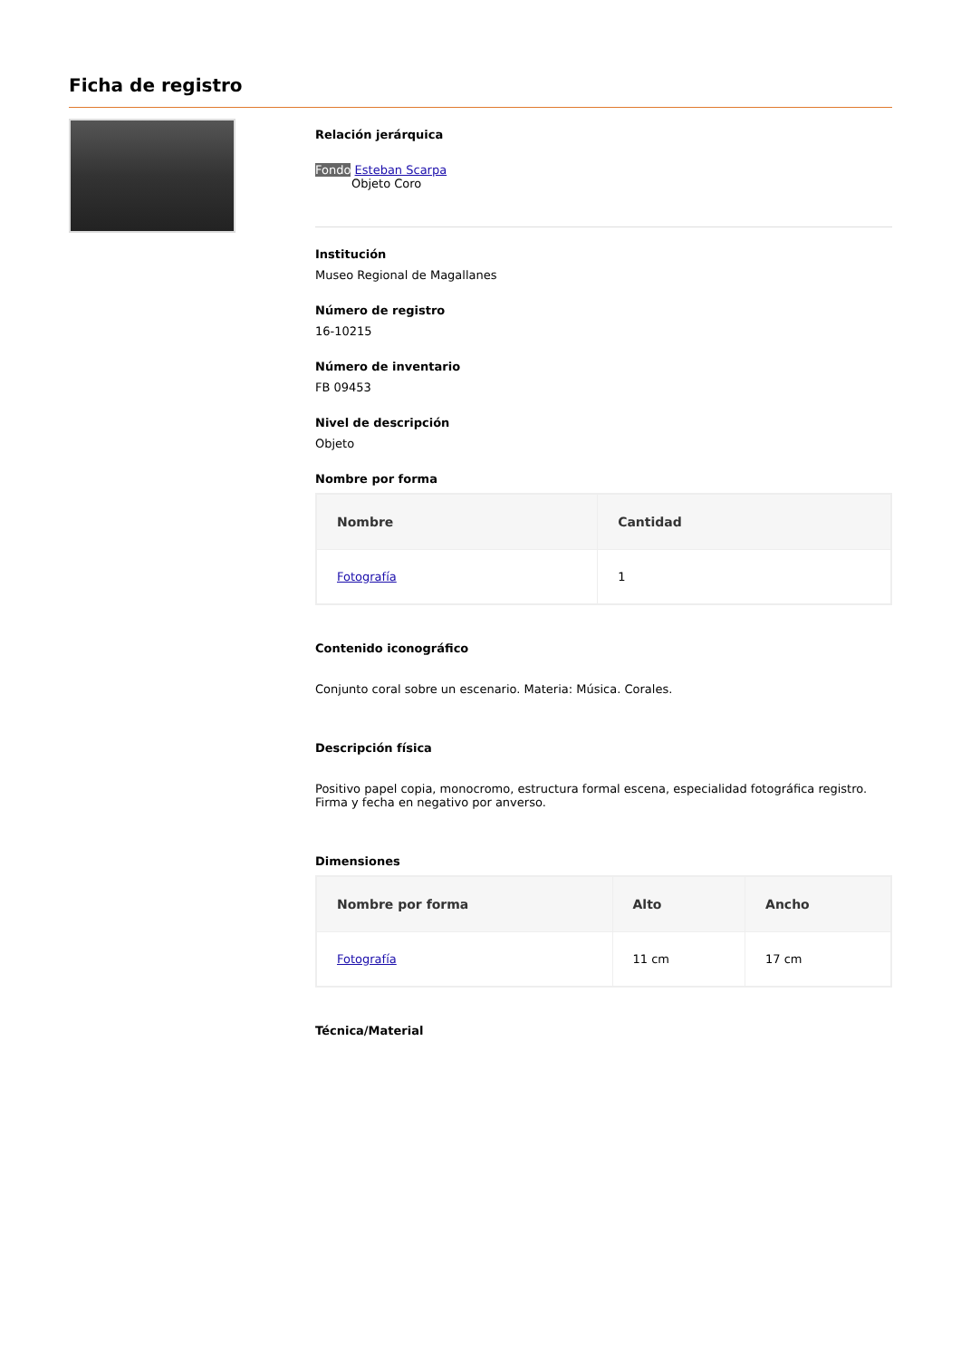Ficha de registro
Relación jerárquica
Fondo Esteban Scarpa
Objeto Coro
Institución
Museo Regional de Magallanes
Número de registro
16-10215
Número de inventario
FB 09453
Nivel de descripción
Objeto
Nombre por forma
| Nombre | Cantidad |
| --- | --- |
| Fotografía | 1 |
Contenido iconográfico
Conjunto coral sobre un escenario. Materia: Música. Corales.
Descripción física
Positivo papel copia, monocromo, estructura formal escena, especialidad fotográfica registro. Firma y fecha en negativo por anverso.
Dimensiones
| Nombre por forma | Alto | Ancho |
| --- | --- | --- |
| Fotografía | 11 cm | 17 cm |
Técnica/Material